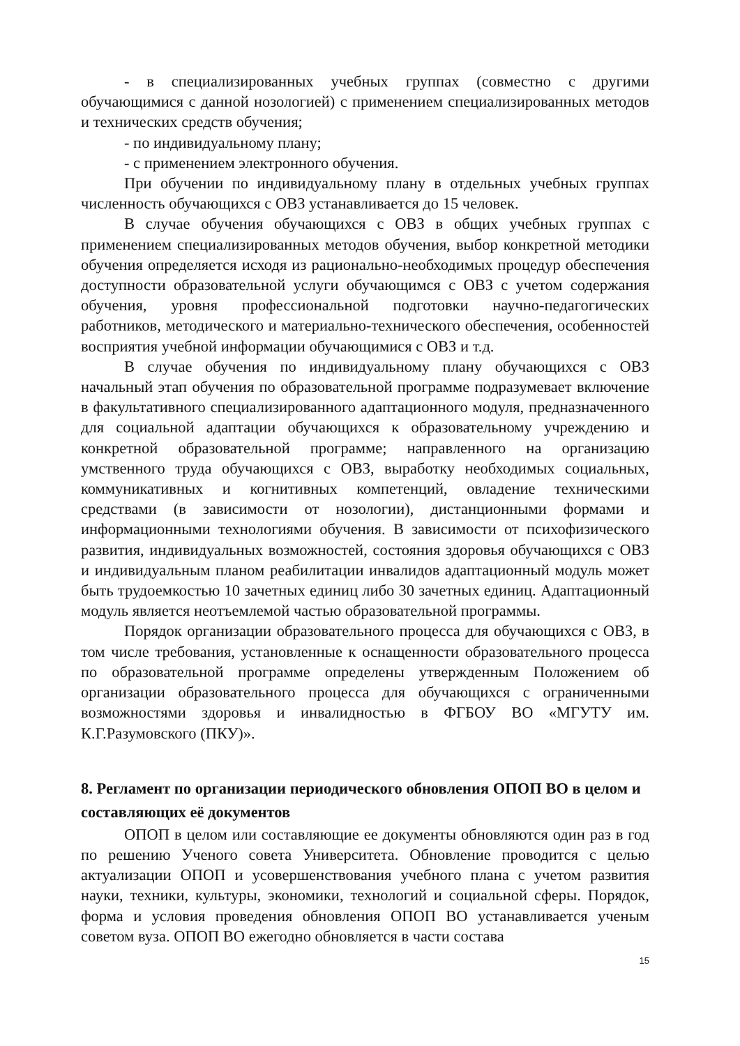- в специализированных учебных группах (совместно с другими обучающимися с данной нозологией) с применением специализированных методов и технических средств обучения;
- по индивидуальному плану;
- с применением электронного обучения.
При обучении по индивидуальному плану в отдельных учебных группах численность обучающихся с ОВЗ устанавливается до 15 человек.
В случае обучения обучающихся с ОВЗ в общих учебных группах с применением специализированных методов обучения, выбор конкретной методики обучения определяется исходя из рационально-необходимых процедур обеспечения доступности образовательной услуги обучающимся с ОВЗ с учетом содержания обучения, уровня профессиональной подготовки научно-педагогических работников, методического и материально-технического обеспечения, особенностей восприятия учебной информации обучающимися с ОВЗ и т.д.
В случае обучения по индивидуальному плану обучающихся с ОВЗ начальный этап обучения по образовательной программе подразумевает включение в факультативного специализированного адаптационного модуля, предназначенного для социальной адаптации обучающихся к образовательному учреждению и конкретной образовательной программе; направленного на организацию умственного труда обучающихся с ОВЗ, выработку необходимых социальных, коммуникативных и когнитивных компетенций, овладение техническими средствами (в зависимости от нозологии), дистанционными формами и информационными технологиями обучения. В зависимости от психофизического развития, индивидуальных возможностей, состояния здоровья обучающихся с ОВЗ и индивидуальным планом реабилитации инвалидов адаптационный модуль может быть трудоемкостью 10 зачетных единиц либо 30 зачетных единиц. Адаптационный модуль является неотъемлемой частью образовательной программы.
Порядок организации образовательного процесса для обучающихся с ОВЗ, в том числе требования, установленные к оснащенности образовательного процесса по образовательной программе определены утвержденным Положением об организации образовательного процесса для обучающихся с ограниченными возможностями здоровья и инвалидностью в ФГБОУ ВО «МГУТУ им. К.Г.Разумовского (ПКУ)».
8. Регламент по организации периодического обновления ОПОП ВО в целом и составляющих её документов
ОПОП в целом или составляющие ее документы обновляются один раз в год по решению Ученого совета Университета. Обновление проводится с целью актуализации ОПОП и усовершенствования учебного плана с учетом развития науки, техники, культуры, экономики, технологий и социальной сферы. Порядок, форма и условия проведения обновления ОПОП ВО устанавливается ученым советом вуза. ОПОП ВО ежегодно обновляется в части состава
15